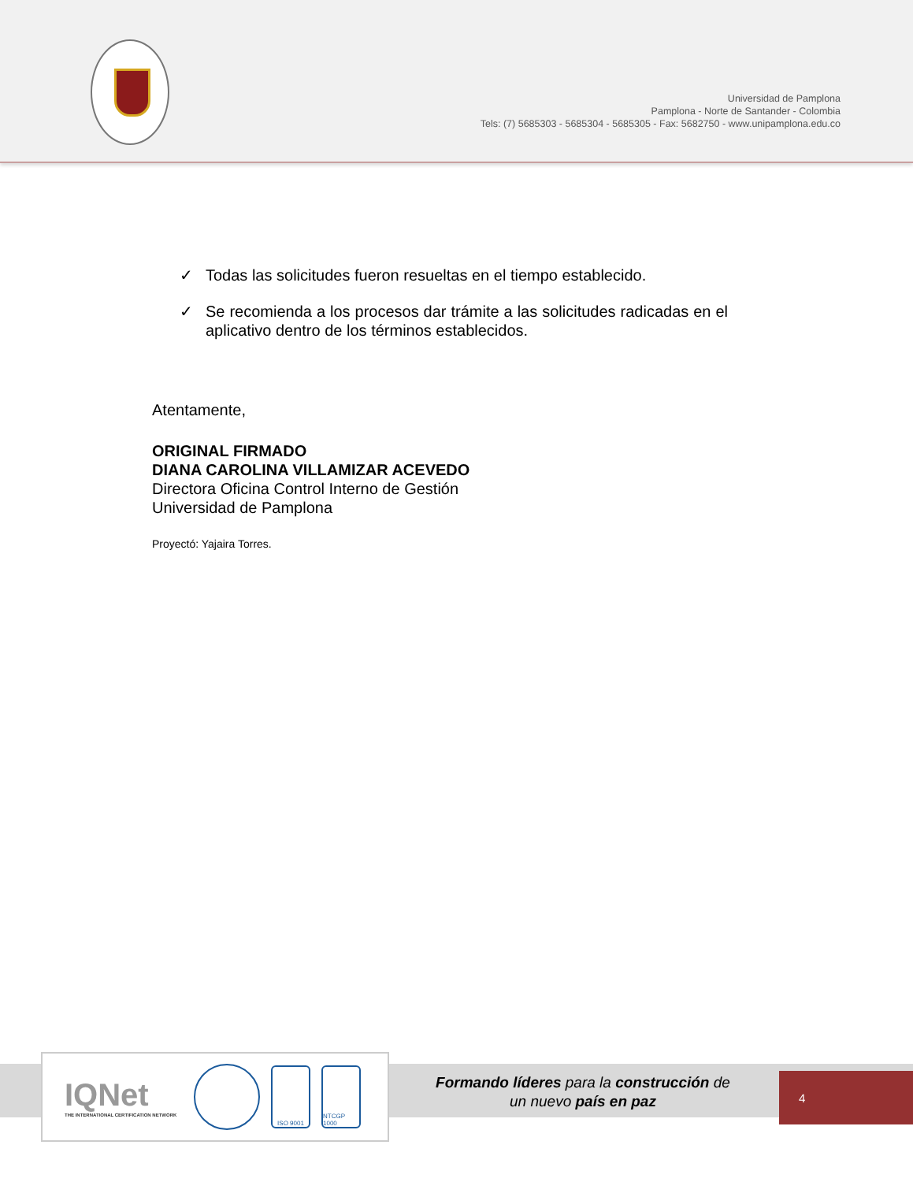Universidad de Pamplona
Pamplona - Norte de Santander - Colombia
Tels: (7) 5685303 - 5685304 - 5685305 - Fax: 5682750 - www.unipamplona.edu.co
✓ Todas las solicitudes fueron resueltas en el tiempo establecido.
✓ Se recomienda a los procesos dar trámite a las solicitudes radicadas en el aplicativo dentro de los términos establecidos.
Atentamente,
ORIGINAL FIRMADO
DIANA CAROLINA VILLAMIZAR ACEVEDO
Directora Oficina Control Interno de Gestión
Universidad de Pamplona
Proyectó: Yajaira Torres.
IQNet
THE INTERNATIONAL CERTIFICATION NETWORK
ISO 9001
NTCGP 1000
Formando líderes para la construcción de un nuevo país en paz
4